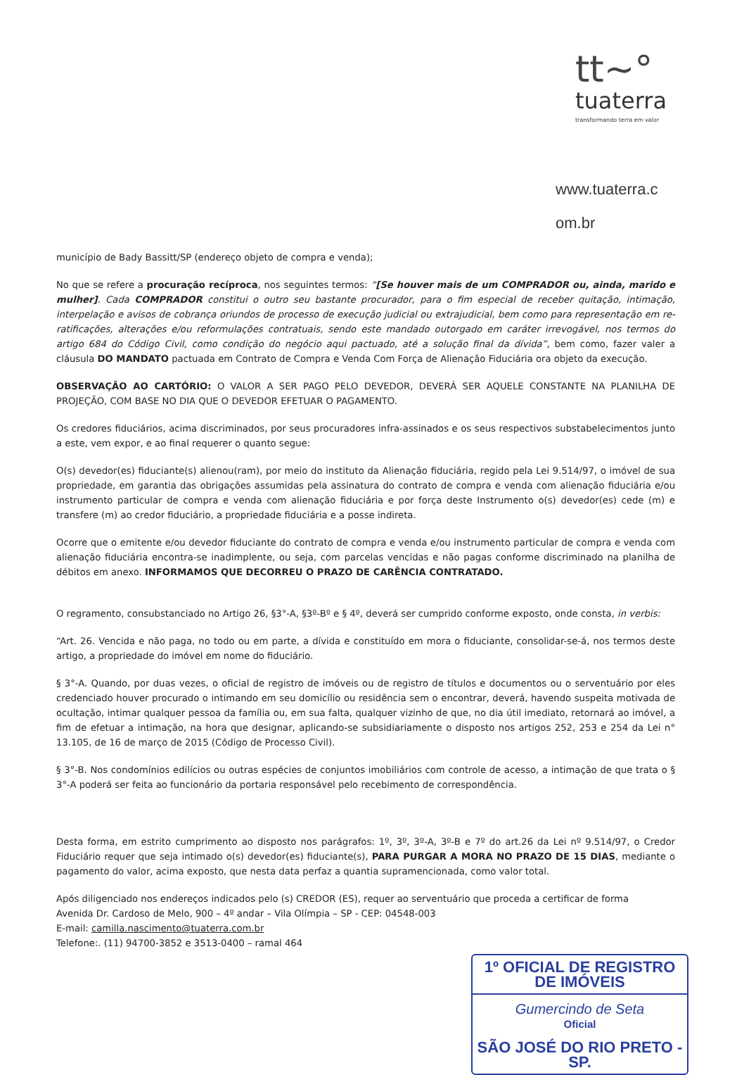tt~°
tuaterra
transformando terra em valor
www.tuaterra.c
om.br
município de Bady Bassitt/SP (endereço objeto de compra e venda);
No que se refere a procuração recíproca, nos seguintes termos: “[Se houver mais de um COMPRADOR ou, ainda, marido e mulher]. Cada COMPRADOR constitui o outro seu bastante procurador, para o fim especial de receber quitação, intimação, interpelação e avisos de cobrança oriundos de processo de execução judicial ou extrajudicial, bem como para representação em re-ratificações, alterações e/ou reformulações contratuais, sendo este mandado outorgado em caráter irrevogável, nos termos do artigo 684 do Código Civil, como condição do negócio aqui pactuado, até a solução final da dívida”, bem como, fazer valer a cláusula DO MANDATO pactuada em Contrato de Compra e Venda Com Força de Alienação Fiduciária ora objeto da execução.
OBSERVAÇÃO AO CARTÓRIO: O VALOR A SER PAGO PELO DEVEDOR, DEVERÁ SER AQUELE CONSTANTE NA PLANILHA DE PROJEÇÃO, COM BASE NO DIA QUE O DEVEDOR EFETUAR O PAGAMENTO.
Os credores fiduciários, acima discriminados, por seus procuradores infra-assinados e os seus respectivos substabelecimentos junto a este, vem expor, e ao final requerer o quanto segue:
O(s) devedor(es) fiduciante(s) alienou(ram), por meio do instituto da Alienação fiduciária, regido pela Lei 9.514/97, o imóvel de sua propriedade, em garantia das obrigações assumidas pela assinatura do contrato de compra e venda com alienação fiduciária e/ou instrumento particular de compra e venda com alienação fiduciária e por força deste Instrumento o(s) devedor(es) cede (m) e transfere (m) ao credor fiduciário, a propriedade fiduciária e a posse indireta.
Ocorre que o emitente e/ou devedor fiduciante do contrato de compra e venda e/ou instrumento particular de compra e venda com alienação fiduciária encontra-se inadimplente, ou seja, com parcelas vencidas e não pagas conforme discriminado na planilha de débitos em anexo. INFORMAMOS QUE DECORREU O PRAZO DE CARÊNCIA CONTRATADO.
O regramento, consubstanciado no Artigo 26, §3°-A, §3º-Bº e § 4º, deverá ser cumprido conforme exposto, onde consta, in verbis:
“Art. 26. Vencida e não paga, no todo ou em parte, a dívida e constituído em mora o fiduciante, consolidar-se-á, nos termos deste artigo, a propriedade do imóvel em nome do fiduciário.
§ 3°-A. Quando, por duas vezes, o oficial de registro de imóveis ou de registro de títulos e documentos ou o serventuário por eles credenciado houver procurado o intimando em seu domicílio ou residência sem o encontrar, deverá, havendo suspeita motivada de ocultação, intimar qualquer pessoa da família ou, em sua falta, qualquer vizinho de que, no dia útil imediato, retornará ao imóvel, a fim de efetuar a intimação, na hora que designar, aplicando-se subsidiariamente o disposto nos artigos 252, 253 e 254 da Lei n° 13.105, de 16 de março de 2015 (Código de Processo Civil).
§ 3°-B. Nos condomínios edilícios ou outras espécies de conjuntos imobiliários com controle de acesso, a intimação de que trata o § 3°-A poderá ser feita ao funcionário da portaria responsável pelo recebimento de correspondência.
Desta forma, em estrito cumprimento ao disposto nos parágrafos: 1º, 3º, 3º-A, 3º-B e 7º do art.26 da Lei nº 9.514/97, o Credor Fiduciário requer que seja intimado o(s) devedor(es) fiduciante(s), PARA PURGAR A MORA NO PRAZO DE 15 DIAS, mediante o pagamento do valor, acima exposto, que nesta data perfaz a quantia supramencionada, como valor total.
Após diligenciado nos endereços indicados pelo (s) CREDOR (ES), requer ao serventuário que proceda a certificar de forma
Avenida Dr. Cardoso de Melo, 900 – 4º andar – Vila Olímpia – SP - CEP: 04548-003
E-mail: camilla.nascimento@tuaterra.com.br
Telefone:. (11) 94700-3852 e 3513-0400 – ramal 464
1º OFICIAL DE REGISTRO DE IMÓVEIS
Gumercindo de Seta
Oficial
SÃO JOSÉ DO RIO PRETO - SP.